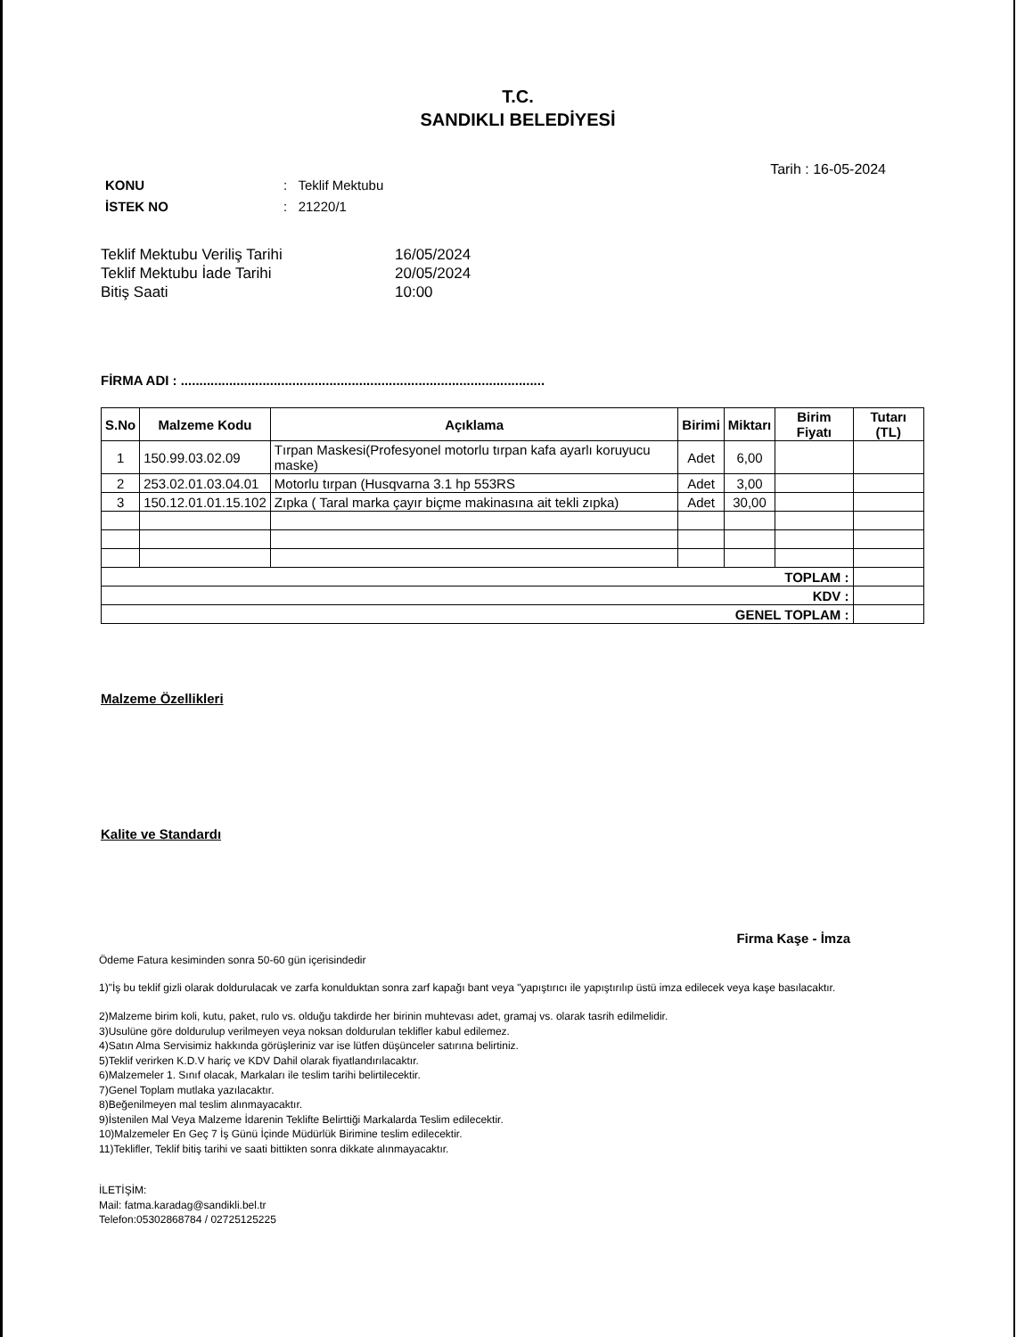T.C.
SANDIKLI BELEDİYESİ
Tarih : 16-05-2024
KONU: Teklif Mektubu
İSTEK NO: 21220/1
Teklif Mektubu Veriliş Tarihi 16/05/2024
Teklif Mektubu İade Tarihi 20/05/2024
Bitiş Saati 10:00
FİRMA ADI : ..................................................................................................
| S.No | Malzeme Kodu | Açıklama | Birimi | Miktarı | Birim Fiyatı | Tutarı (TL) |
| --- | --- | --- | --- | --- | --- | --- |
| 1 | 150.99.03.02.09 | Tırpan Maskesi(Profesyonel motorlu tırpan kafa ayarlı koruyucu maske) | Adet | 6,00 | | |
| 2 | 253.02.01.03.04.01 | Motorlu tırpan (Husqvarna 3.1 hp 553RS | Adet | 3,00 | | |
| 3 | 150.12.01.01.15.102 | Zıpka ( Taral marka çayır biçme makinasına ait tekli zıpka) | Adet | 30,00 | | |
| TOPLAM : | | | | | | |
| KDV : | | | | | | |
| GENEL TOPLAM : | | | | | | |
Malzeme Özellikleri
Kalite ve Standardı
Firma Kaşe - İmza
Ödeme Fatura kesiminden sonra 50-60 gün içerisindedir
1)"İş bu teklif gizli olarak doldurulacak ve zarfa konulduktan sonra zarf kapağı bant veya "yapıştırıcı ile yapıştırılıp üstü imza edilecek veya kaşe basılacaktır.
2)Malzeme birim koli, kutu, paket, rulo vs. olduğu takdirde her birinin muhtevası adet, gramaj vs. olarak tasrih edilmelidir.
3)Usulüne göre doldurulup verilmeyen veya noksan doldurulan teklifler kabul edilemez.
4)Satın Alma Servisimiz hakkında görüşleriniz var ise lütfen düşünceler satırına belirtiniz.
5)Teklif verirken K.D.V hariç ve KDV Dahil olarak fiyatlandırılacaktır.
6)Malzemeler 1. Sınıf olacak, Markaları ile teslim tarihi belirtilecektir.
7)Genel Toplam mutlaka yazılacaktır.
8)Beğenilmeyen mal teslim alınmayacaktır.
9)İstenilen Mal Veya Malzeme İdarenin Teklifte Belirttiği Markalarda Teslim edilecektir.
10)Malzemeler En Geç 7 İş Günü İçinde Müdürlük Birimine teslim edilecektir.
11)Teklifler, Teklif bitiş tarihi ve saati bittikten sonra dikkate alınmayacaktır.
İLETİŞİM:
Mail: fatma.karadag@sandikli.bel.tr
Telefon:05302868784 / 02725125225